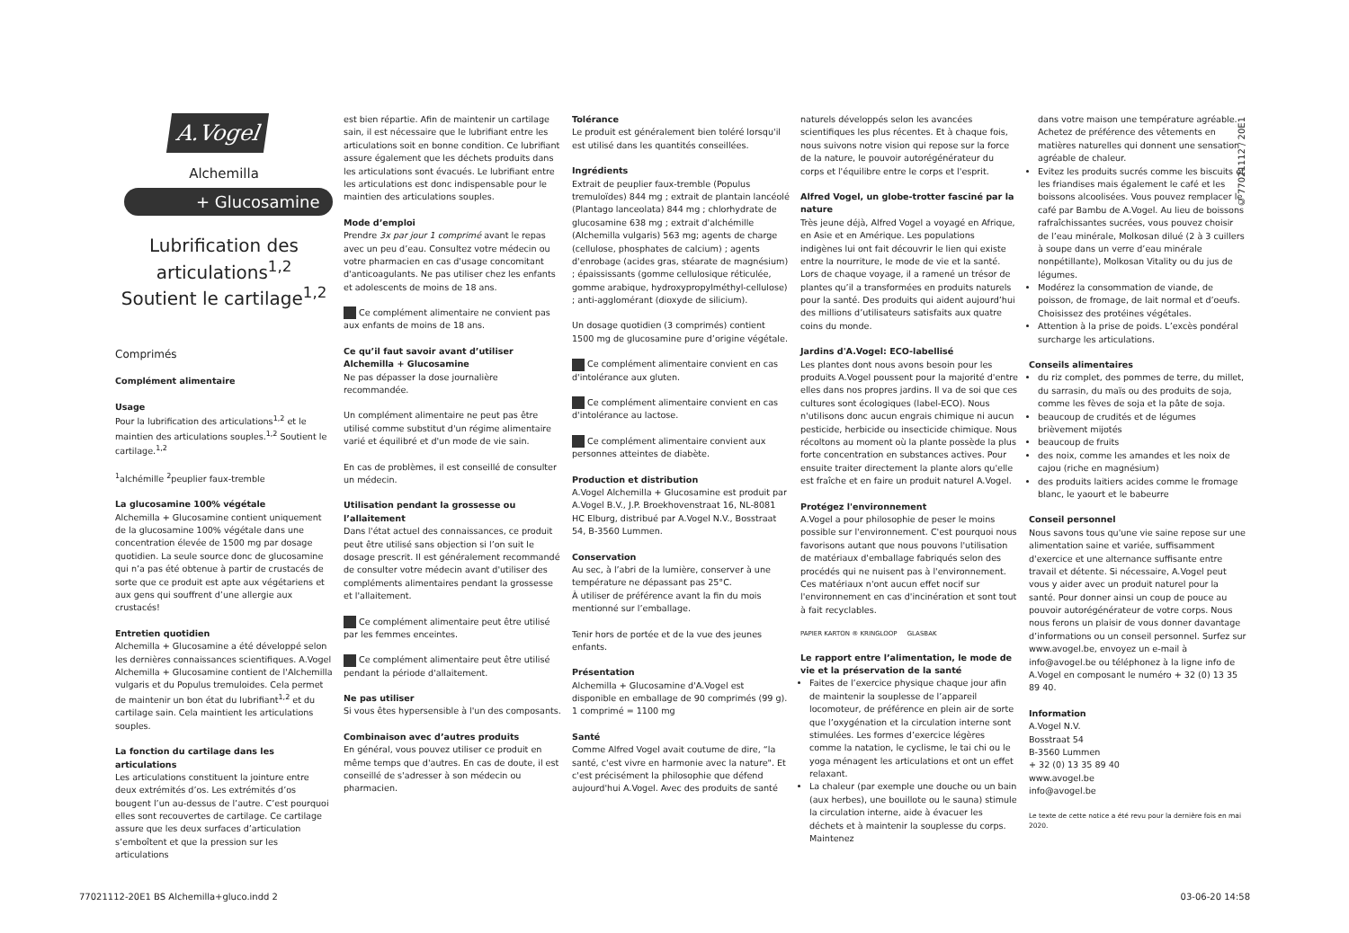A.Vogel
Alchemilla
+ Glucosamine
Lubrification des articulations<sup>1,2</sup>
Soutient le cartilage<sup>1,2</sup>
Comprimés
Complément alimentaire
Usage
Pour la lubrification des articulations<sup>1,2</sup> et le maintien des articulations souples.<sup>1,2</sup> Soutient le cartilage.<sup>1,2</sup>
<sup>1</sup> alchémille <sup>2</sup>peuplier faux-tremble
La glucosamine 100% végétale
Alchemilla + Glucosamine contient uniquement de la glucosamine 100% végétale dans une concentration élevée de 1500 mg par dosage quotidien. La seule source donc de glucosamine qui n’a pas été obtenue à partir de crustacés de sorte que ce produit est apte aux végétariens et aux gens qui souffrent d’une allergie aux crustacés!
Entretien quotidien
Alchemilla + Glucosamine a été développé selon les dernières connaissances scientifiques. A.Vogel Alchemilla + Glucosamine contient de l'Alchemilla vulgaris et du Populus tremuloides. Cela permet de maintenir un bon état du lubrifiant<sup>1,2</sup> et du cartilage sain. Cela maintient les articulations souples.
La fonction du cartilage dans les articulations
Les articulations constituent la jointure entre deux extrémités d’os. Les extrémités d’os bougent l’un au-dessus de l’autre. C’est pourquoi elles sont recouvertes de cartilage. Ce cartilage assure que les deux surfaces d’articulation s’emboîtent et que la pression sur les articulations
est bien répartie. Afin de maintenir un cartilage sain, il est nécessaire que le lubrifiant entre les articulations soit en bonne condition. Ce lubrifiant assure également que les déchets produits dans les articulations sont évacués. Le lubrifiant entre les articulations est donc indispensable pour le maintien des articulations souples.
Mode d’emploi
Prendre 3x par jour 1 comprimé avant le repas avec un peu d’eau. Consultez votre médecin ou votre pharmacien en cas d'usage concomitant d'anticoagulants. Ne pas utiliser chez les enfants et adolescents de moins de 18 ans.
Ce complément alimentaire ne convient pas aux enfants de moins de 18 ans.
Ce qu’il faut savoir avant d’utiliser Alchemilla + Glucosamine
Ne pas dépasser la dose journalière recommandée.
Un complément alimentaire ne peut pas être utilisé comme substitut d'un régime alimentaire varié et équilibré et d'un mode de vie sain.
En cas de problèmes, il est conseillé de consulter un médecin.
Utilisation pendant la grossesse ou l’allaitement
Dans l'état actuel des connaissances, ce produit peut être utilisé sans objection si l’on suit le dosage prescrit. Il est généralement recommandé de consulter votre médecin avant d'utiliser des compléments alimentaires pendant la grossesse et l'allaitement.
Ce complément alimentaire peut être utilisé par les femmes enceintes.
Ce complément alimentaire peut être utilisé pendant la période d'allaitement.
Ne pas utiliser
Si vous êtes hypersensible à l'un des composants.
Combinaison avec d’autres produits
En général, vous pouvez utiliser ce produit en même temps que d'autres. En cas de doute, il est conseillé de s'adresser à son médecin ou pharmacien.
Tolérance
Le produit est généralement bien toléré lorsqu'il est utilisé dans les quantités conseillées.
Ingrédients
Extrait de peuplier faux-tremble (Populus tremuloïdes) 844 mg ; extrait de plantain lancéolé (Plantago lanceolata) 844 mg ; chlorhydrate de glucosamine 638 mg ; extrait d'alchémille (Alchemilla vulgaris) 563 mg; agents de charge (cellulose, phosphates de calcium) ; agents d'enrobage (acides gras, stéarate de magnésium) ; épaississants (gomme cellulosique réticulée, gomme arabique, hydroxypropylméthyl-cellulose) ; anti-agglomérant (dioxyde de silicium).
Un dosage quotidien (3 comprimés) contient 1500 mg de glucosamine pure d’origine végétale.
Ce complément alimentaire convient en cas d'intolérance aux gluten.
Ce complément alimentaire convient en cas d'intolérance au lactose.
Ce complément alimentaire convient aux personnes atteintes de diabète.
Production et distribution
A.Vogel Alchemilla + Glucosamine est produit par A.Vogel B.V., J.P. Broekhovenstraat 16, NL-8081 HC Elburg, distribué par A.Vogel N.V., Bosstraat 54, B-3560 Lummen.
Conservation
Au sec, à l’abri de la lumière, conserver à une température ne dépassant pas 25°C.
À utiliser de préférence avant la fin du mois mentionné sur l’emballage.
Tenir hors de portée et de la vue des jeunes enfants.
Présentation
Alchemilla + Glucosamine d'A.Vogel est disponible en emballage de 90 comprimés (99 g).
1 comprimé = 1100 mg
Santé
Comme Alfred Vogel avait coutume de dire, “la santé, c'est vivre en harmonie avec la nature". Et c'est précisément la philosophie que défend aujourd'hui A.Vogel. Avec des produits de santé
naturels développés selon les avancées scientifiques les plus récentes. Et à chaque fois, nous suivons notre vision qui repose sur la force de la nature, le pouvoir autorégénérateur du corps et l'équilibre entre le corps et l'esprit.
Alfred Vogel, un globe-trotter fasciné par la nature
Très jeune déjà, Alfred Vogel a voyagé en Afrique, en Asie et en Amérique. Les populations indigènes lui ont fait découvrir le lien qui existe entre la nourriture, le mode de vie et la santé. Lors de chaque voyage, il a ramené un trésor de plantes qu’il a transformées en produits naturels pour la santé. Des produits qui aident aujourd’hui des millions d’utilisateurs satisfaits aux quatre coins du monde.
Jardins d'A.Vogel: ECO-labellisé
Les plantes dont nous avons besoin pour les produits A.Vogel poussent pour la majorité d'entre elles dans nos propres jardins. Il va de soi que ces cultures sont écologiques (label-ECO). Nous n'utilisons donc aucun engrais chimique ni aucun pesticide, herbicide ou insecticide chimique. Nous récoltons au moment où la plante possède la plus forte concentration en substances actives. Pour ensuite traiter directement la plante alors qu'elle est fraîche et en faire un produit naturel A.Vogel.
Protégez l'environnement
A.Vogel a pour philosophie de peser le moins possible sur l'environnement. C'est pourquoi nous favorisons autant que nous pouvons l'utilisation de matériaux d'emballage fabriqués selon des procédés qui ne nuisent pas à l'environnement. Ces matériaux n'ont aucun effet nocif sur l'environnement en cas d'incinération et sont tout à fait recyclables.
PAPIER KARTON ® KRINGLOOP GLASBAK
Le rapport entre l’alimentation, le mode de vie et la préservation de la santé
Faites de l’exercice physique chaque jour afin de maintenir la souplesse de l’appareil locomoteur, de préférence en plein air de sorte que l’oxygénation et la circulation interne sont stimulées. Les formes d’exercice légères comme la natation, le cyclisme, le tai chi ou le yoga ménagent les articulations et ont un effet relaxant.
La chaleur (par exemple une douche ou un bain (aux herbes), une bouillote ou le sauna) stimule la circulation interne, aide à évacuer les déchets et à maintenir la souplesse du corps. Maintenez
dans votre maison une température agréable. Achetez de préférence des vêtements en matières naturelles qui donnent une sensation agréable de chaleur.
Evitez les produits sucrés comme les biscuits et les friandises mais également le café et les boissons alcoolisées. Vous pouvez remplacer le café par Bambu de A.Vogel. Au lieu de boissons rafraîchissantes sucrées, vous pouvez choisir de l’eau minérale, Molkosan dilué (2 à 3 cuillers à soupe dans un verre d’eau minérale nonpétillante), Molkosan Vitality ou du jus de légumes.
Modérez la consommation de viande, de poisson, de fromage, de lait normal et d’oeufs. Choisissez des protéines végétales.
Attention à la prise de poids. L’excès pondéral surcharge les articulations.
Conseils alimentaires
du riz complet, des pommes de terre, du millet, du sarrasin, du maïs ou des produits de soja, comme les fèves de soja et la pâte de soja.
beaucoup de crudités et de légumes brièvement mijotés
beaucoup de fruits
des noix, comme les amandes et les noix de cajou (riche en magnésium)
des produits laitiers acides comme le fromage blanc, le yaourt et le babeurre
Conseil personnel
Nous savons tous qu'une vie saine repose sur une alimentation saine et variée, suffisamment d'exercice et une alternance suffisante entre travail et détente. Si nécessaire, A.Vogel peut vous y aider avec un produit naturel pour la santé. Pour donner ainsi un coup de pouce au pouvoir autorégénérateur de votre corps. Nous nous ferons un plaisir de vous donner davantage d’informations ou un conseil personnel. Surfez sur www.avogel.be, envoyez un e-mail à info@avogel.be ou téléphonez à la ligne info de A.Vogel en composant le numéro + 32 (0) 13 35 89 40.
Information
A.Vogel N.V.
Bosstraat 54
B-3560 Lummen
+ 32 (0) 13 35 89 40
www.avogel.be
info@avogel.be
Le texte de cette notice a été revu pour la dernière fois en mai 2020.
© 77021112 / 20E1
77021112-20E1 BS Alchemilla+gluco.indd 2
03-06-20 14:58